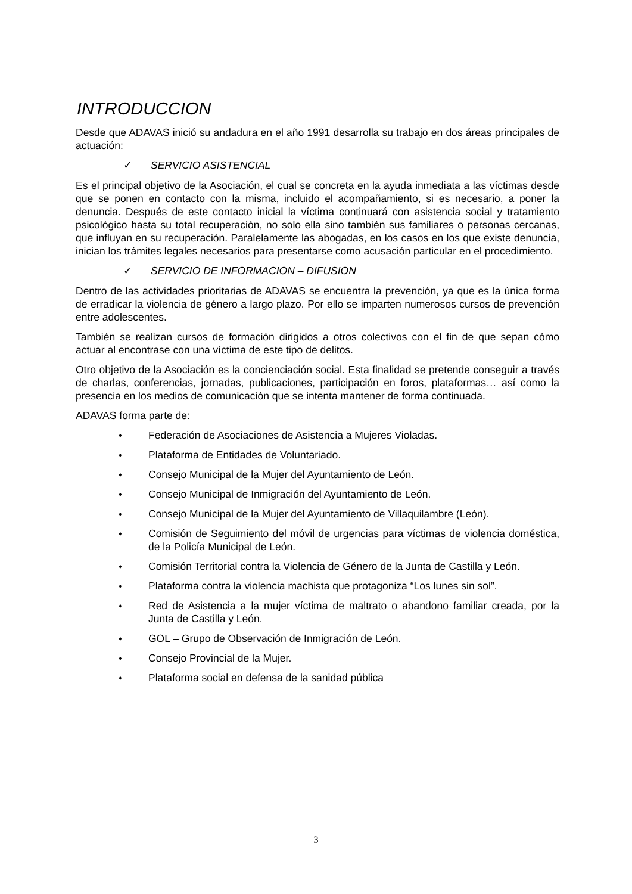INTRODUCCION
Desde que ADAVAS inició su andadura en el año 1991 desarrolla su trabajo en dos áreas principales de actuación:
✓ SERVICIO ASISTENCIAL
Es el principal objetivo de la Asociación, el cual se concreta en la ayuda inmediata a las víctimas desde que se ponen en contacto con la misma, incluido el acompañamiento, si es necesario, a poner la denuncia. Después de este contacto inicial la víctima continuará con asistencia social y tratamiento psicológico hasta su total recuperación, no solo ella sino también sus familiares o personas cercanas, que influyan en su recuperación. Paralelamente las abogadas, en los casos en los que existe denuncia, inician los trámites legales necesarios para presentarse como acusación particular en el procedimiento.
✓ SERVICIO DE INFORMACION – DIFUSION
Dentro de las actividades prioritarias de ADAVAS se encuentra la prevención, ya que es la única forma de erradicar la violencia de género a largo plazo. Por ello se imparten numerosos cursos de prevención entre adolescentes.
También se realizan cursos de formación dirigidos a otros colectivos con el fin de que sepan cómo actuar al encontrase con una víctima de este tipo de delitos.
Otro objetivo de la Asociación es la concienciación social. Esta finalidad se pretende conseguir a través de charlas, conferencias, jornadas, publicaciones, participación en foros, plataformas… así como la presencia en los medios de comunicación que se intenta mantener de forma continuada.
ADAVAS forma parte de:
♦ Federación de Asociaciones de Asistencia a Mujeres Violadas.
♦ Plataforma de Entidades de Voluntariado.
♦ Consejo Municipal de la Mujer del Ayuntamiento de León.
♦ Consejo Municipal de Inmigración del Ayuntamiento de León.
♦ Consejo Municipal de la Mujer del Ayuntamiento de Villaquilambre (León).
♦ Comisión de Seguimiento del móvil de urgencias para víctimas de violencia doméstica, de la Policía Municipal de León.
♦ Comisión Territorial contra la Violencia de Género de la Junta de Castilla y León.
♦ Plataforma contra la violencia machista que protagoniza “Los lunes sin sol”.
♦ Red de Asistencia a la mujer víctima de maltrato o abandono familiar creada, por la Junta de Castilla y León.
♦ GOL – Grupo de Observación de Inmigración de León.
♦ Consejo Provincial de la Mujer.
♦ Plataforma social en defensa de la sanidad pública
3